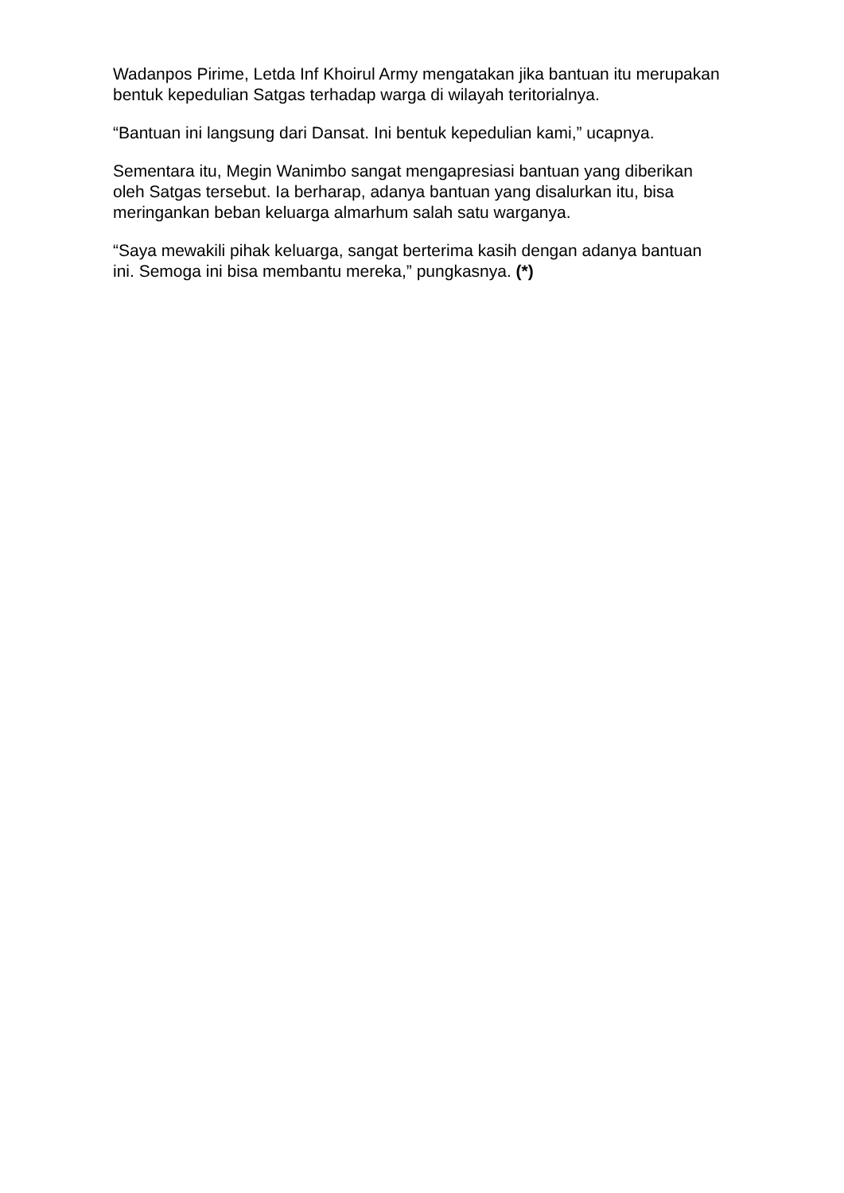Wadanpos Pirime, Letda Inf Khoirul Army mengatakan jika bantuan itu merupakan bentuk kepedulian Satgas terhadap warga di wilayah teritorialnya.
“Bantuan ini langsung dari Dansat. Ini bentuk kepedulian kami,” ucapnya.
Sementara itu, Megin Wanimbo sangat mengapresiasi bantuan yang diberikan oleh Satgas tersebut. Ia berharap, adanya bantuan yang disalurkan itu, bisa meringankan beban keluarga almarhum salah satu warganya.
“Saya mewakili pihak keluarga, sangat berterima kasih dengan adanya bantuan ini. Semoga ini bisa membantu mereka,” pungkasnya. (*)